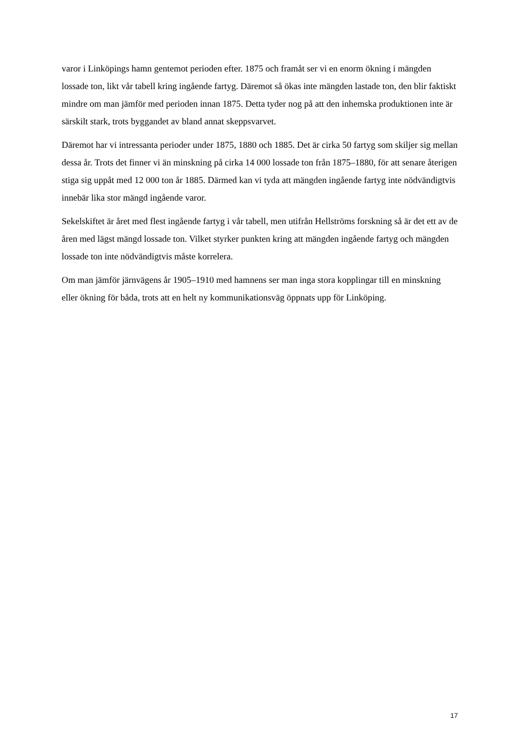varor i Linköpings hamn gentemot perioden efter. 1875 och framåt ser vi en enorm ökning i mängden lossade ton, likt vår tabell kring ingående fartyg. Däremot så ökas inte mängden lastade ton, den blir faktiskt mindre om man jämför med perioden innan 1875. Detta tyder nog på att den inhemska produktionen inte är särskilt stark, trots byggandet av bland annat skeppsvarvet.
Däremot har vi intressanta perioder under 1875, 1880 och 1885. Det är cirka 50 fartyg som skiljer sig mellan dessa år. Trots det finner vi än minskning på cirka 14 000 lossade ton från 1875–1880, för att senare återigen stiga sig uppåt med 12 000 ton år 1885. Därmed kan vi tyda att mängden ingående fartyg inte nödvändigtvis innebär lika stor mängd ingående varor.
Sekelskiftet är året med flest ingående fartyg i vår tabell, men utifrån Hellströms forskning så är det ett av de åren med lägst mängd lossade ton. Vilket styrker punkten kring att mängden ingående fartyg och mängden lossade ton inte nödvändigtvis måste korrelera.
Om man jämför järnvägens år 1905–1910 med hamnens ser man inga stora kopplingar till en minskning eller ökning för båda, trots att en helt ny kommunikationsväg öppnats upp för Linköping.
17